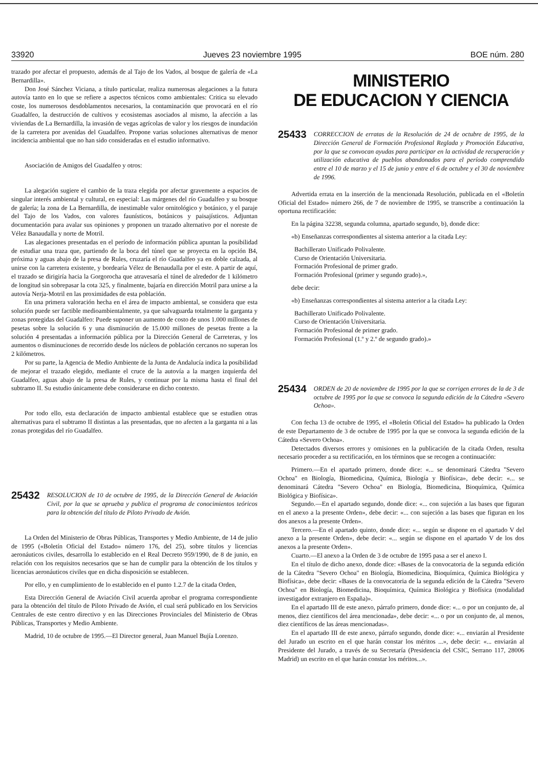33920 Jueves 23 noviembre 1995 BOE núm. 280
trazado por afectar el propuesto, además de al Tajo de los Vados, al bosque de galería de «La Bernardilla».
Don José Sánchez Viciana, a título particular, realiza numerosas alegaciones a la futura autovía tanto en lo que se refiere a aspectos técnicos como ambientales: Critica su elevado coste, los numerosos desdoblamentos necesarios, la contaminación que provocará en el río Guadalfeo, la destrucción de cultivos y ecosistemas asociados al mismo, la afección a las viviendas de La Bernardilla, la invasión de vegas agrícolas de valor y los riesgos de inundación de la carretera por avenidas del Guadalfeo. Propone varias soluciones alternativas de menor incidencia ambiental que no han sido consideradas en el estudio informativo.
Asociación de Amigos del Guadalfeo y otros:
La alegación sugiere el cambio de la traza elegida por afectar gravemente a espacios de singular interés ambiental y cultural, en especial: Las márgenes del río Guadalfeo y su bosque de galería; la zona de La Bernardilla, de inestimable valor ornitológico y botánico, y el paraje del Tajo de los Vados, con valores faunísticos, botánicos y paisajísticos. Adjuntan documentación para avalar sus opiniones y proponen un trazado alternativo por el noreste de Vélez Banaudalla y norte de Motril.
Las alegaciones presentadas en el período de información pública apuntan la posibilidad de estudiar una traza que, partiendo de la boca del túnel que se proyecta en la opción B4, próxima y aguas abajo de la presa de Rules, cruzaría el río Guadalfeo ya en doble calzada, al unirse con la carretera existente, y bordearía Vélez de Benaudalla por el este. A partir de aquí, el trazado se dirigiría hacia la Gorgorocha que atravesaría el túnel de alrededor de 1 kilómetro de longitud sin sobrepasar la cota 325, y finalmente, bajaría en dirección Motril para unirse a la autovía Nerja-Motril en las proximidades de esta población.
En una primera valoración hecha en el área de impacto ambiental, se considera que esta solución puede ser factible medioambientalmente, ya que salvaguarda totalmente la garganta y zonas protegidas del Guadalfeo: Puede suponer un aumento de costo de unos 1.000 millones de pesetas sobre la solución 6 y una disminución de 15.000 millones de pesetas frente a la solución 4 presentadas a información pública por la Dirección General de Carreteras, y los aumentos o disminuciones de recorrido desde los núcleos de población cercanos no superan los 2 kilómetros.
Por su parte, la Agencia de Medio Ambiente de la Junta de Andalucía indica la posibilidad de mejorar el trazado elegido, mediante el cruce de la autovía a la margen izquierda del Guadalfeo, aguas abajo de la presa de Rules, y continuar por la misma hasta el final del subtramo II. Su estudio únicamente debe considerarse en dicho contexto.
Por todo ello, esta declaración de impacto ambiental establece que se estudien otras alternativas para el subtramo II distintas a las presentadas, que no afecten a la garganta ni a las zonas protegidas del río Guadalfeo.
25432 RESOLUCION de 10 de octubre de 1995, de la Dirección General de Aviación Civil, por la que se aprueba y publica el programa de conocimientos teóricos para la obtención del título de Piloto Privado de Avión.
La Orden del Ministerio de Obras Públicas, Transportes y Medio Ambiente, de 14 de julio de 1995 («Boletín Oficial del Estado» número 176, del 25), sobre títulos y licencias aeronáuticos civiles, desarrolla lo establecido en el Real Decreto 959/1990, de 8 de junio, en relación con los requisitos necesarios que se han de cumplir para la obtención de los títulos y licencias aeronáuticos civiles que en dicha disposición se establecen.
Por ello, y en cumplimiento de lo establecido en el punto 1.2.7 de la citada Orden,
Esta Dirección General de Aviación Civil acuerda aprobar el programa correspondiente para la obtención del título de Piloto Privado de Avión, el cual será publicado en los Servicios Centrales de este centro directivo y en las Direcciones Provinciales del Ministerio de Obras Públicas, Transportes y Medio Ambiente.
Madrid, 10 de octubre de 1995.—El Director general, Juan Manuel Bujía Lorenzo.
MINISTERIO
DE EDUCACION Y CIENCIA
25433 CORRECCION de erratas de la Resolución de 24 de octubre de 1995, de la Dirección General de Formación Profesional Reglada y Promoción Educativa, por la que se convocan ayudas para participar en la actividad de recuperación y utilización educativa de pueblos abandonados para el período comprendido entre el 10 de marzo y el 15 de junio y entre el 6 de octubre y el 30 de noviembre de 1996.
Advertida errata en la inserción de la mencionada Resolución, publicada en el «Boletín Oficial del Estado» número 266, de 7 de noviembre de 1995, se transcribe a continuación la oportuna rectificación:
En la página 32238, segunda columna, apartado segundo, b), donde dice:
«b) Enseñanzas correspondientes al sistema anterior a la citada Ley:
Bachillerato Unificado Polivalente.
Curso de Orientación Universitaria.
Formación Profesional de primer grado.
Formación Profesional (primer y segundo grado).»,
debe decir:
«b) Enseñanzas correspondientes al sistema anterior a la citada Ley:
Bachillerato Unificado Polivalente.
Curso de Orientación Universitaria.
Formación Profesional de primer grado.
Formación Profesional (1.º y 2.º de segundo grado).»
25434 ORDEN de 20 de noviembre de 1995 por la que se corrigen errores de la de 3 de octubre de 1995 por la que se convoca la segunda edición de la Cátedra «Severo Ochoa».
Con fecha 13 de octubre de 1995, el «Boletín Oficial del Estado» ha publicado la Orden de este Departamento de 3 de octubre de 1995 por la que se convoca la segunda edición de la Cátedra «Severo Ochoa».
Detectados diversos errores y omisiones en la publicación de la citada Orden, resulta necesario proceder a su rectificación, en los términos que se recogen a continuación:
Primero.—En el apartado primero, donde dice: «... se denominará Cátedra "Severo Ochoa" en Biología, Biomedicina, Química, Biología y Biofísica», debe decir: «... se denominará Cátedra "Severo Ochoa" en Biología, Biomedicina, Bioquímica, Química Biológica y Biofísica».
Segundo.—En el apartado segundo, donde dice: «... con sujeción a las bases que figuran en el anexo a la presente Orden», debe decir: «... con sujeción a las bases que figuran en los dos anexos a la presente Orden».
Tercero.—En el apartado quinto, donde dice: «... según se dispone en el apartado V del anexo a la presente Orden», debe decir: «... según se dispone en el apartado V de los dos anexos a la presente Orden».
Cuarto.—El anexo a la Orden de 3 de octubre de 1995 pasa a ser el anexo I.
En el título de dicho anexo, donde dice: «Bases de la convocatoria de la segunda edición de la Cátedra "Severo Ochoa" en Biología, Biomedicina, Bioquímica, Química Biológica y Biofísica», debe decir: «Bases de la convocatoria de la segunda edición de la Cátedra "Severo Ochoa" en Biología, Biomedicina, Bioquímica, Química Biológica y Biofísica (modalidad investigador extranjero en España)».
En el apartado III de este anexo, párrafo primero, donde dice: «... o por un conjunto de, al menos, diez científicos del área mencionada», debe decir: «... o por un conjunto de, al menos, diez científicos de las áreas mencionadas».
En el apartado III de este anexo, párrafo segundo, donde dice: «... enviarán al Presidente del Jurado un escrito en el que harán constar los méritos ...», debe decir: «... enviarán al Presidente del Jurado, a través de su Secretaría (Presidencia del CSIC, Serrano 117, 28006 Madrid) un escrito en el que harán constar los méritos...».